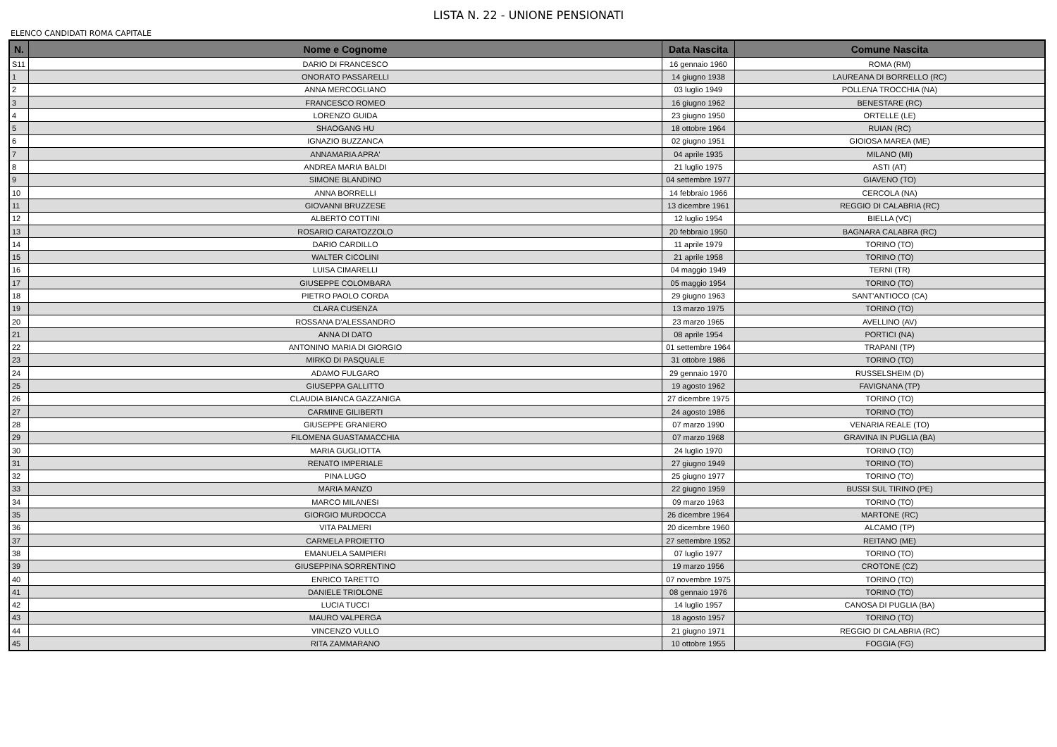LISTA N. 22 - UNIONE PENSIONATI
ELENCO CANDIDATI ROMA CAPITALE
| N. | Nome e Cognome | Data Nascita | Comune Nascita |
| --- | --- | --- | --- |
| S11 | DARIO DI FRANCESCO | 16 gennaio 1960 | ROMA (RM) |
| 1 | ONORATO PASSARELLI | 14 giugno 1938 | LAUREANA DI BORRELLO (RC) |
| 2 | ANNA MERCOGLIANO | 03 luglio 1949 | POLLENA TROCCHIA (NA) |
| 3 | FRANCESCO ROMEO | 16 giugno 1962 | BENESTARE (RC) |
| 4 | LORENZO GUIDA | 23 giugno 1950 | ORTELLE (LE) |
| 5 | SHAOGANG HU | 18 ottobre 1964 | RUIAN (RC) |
| 6 | IGNAZIO BUZZANCA | 02 giugno 1951 | GIOIOSA MAREA (ME) |
| 7 | ANNAMARIA APRA' | 04 aprile 1935 | MILANO (MI) |
| 8 | ANDREA MARIA BALDI | 21 luglio 1975 | ASTI (AT) |
| 9 | SIMONE BLANDINO | 04 settembre 1977 | GIAVENO (TO) |
| 10 | ANNA BORRELLI | 14 febbraio 1966 | CERCOLA (NA) |
| 11 | GIOVANNI BRUZZESE | 13 dicembre 1961 | REGGIO DI CALABRIA (RC) |
| 12 | ALBERTO COTTINI | 12 luglio 1954 | BIELLA (VC) |
| 13 | ROSARIO CARATOZZOLO | 20 febbraio 1950 | BAGNARA CALABRA (RC) |
| 14 | DARIO CARDILLO | 11 aprile 1979 | TORINO (TO) |
| 15 | WALTER CICOLINI | 21 aprile 1958 | TORINO (TO) |
| 16 | LUISA CIMARELLI | 04 maggio 1949 | TERNI (TR) |
| 17 | GIUSEPPE COLOMBARA | 05 maggio 1954 | TORINO (TO) |
| 18 | PIETRO PAOLO CORDA | 29 giugno 1963 | SANT'ANTIOCO (CA) |
| 19 | CLARA CUSENZA | 13 marzo 1975 | TORINO (TO) |
| 20 | ROSSANA D'ALESSANDRO | 23 marzo 1965 | AVELLINO (AV) |
| 21 | ANNA DI DATO | 08 aprile 1954 | PORTICI (NA) |
| 22 | ANTONINO MARIA DI GIORGIO | 01 settembre 1964 | TRAPANI (TP) |
| 23 | MIRKO DI PASQUALE | 31 ottobre 1986 | TORINO (TO) |
| 24 | ADAMO FULGARO | 29 gennaio 1970 | RUSSELSHEIM (D) |
| 25 | GIUSEPPA GALLITTO | 19 agosto 1962 | FAVIGNANA (TP) |
| 26 | CLAUDIA BIANCA GAZZANIGA | 27 dicembre 1975 | TORINO (TO) |
| 27 | CARMINE GILIBERTI | 24 agosto 1986 | TORINO (TO) |
| 28 | GIUSEPPE GRANIERO | 07 marzo 1990 | VENARIA REALE (TO) |
| 29 | FILOMENA GUASTAMACCHIA | 07 marzo 1968 | GRAVINA IN PUGLIA (BA) |
| 30 | MARIA GUGLIOTTA | 24 luglio 1970 | TORINO (TO) |
| 31 | RENATO IMPERIALE | 27 giugno 1949 | TORINO (TO) |
| 32 | PINA LUGO | 25 giugno 1977 | TORINO (TO) |
| 33 | MARIA MANZO | 22 giugno 1959 | BUSSI SUL TIRINO (PE) |
| 34 | MARCO MILANESI | 09 marzo 1963 | TORINO (TO) |
| 35 | GIORGIO MURDOCCA | 26 dicembre 1964 | MARTONE (RC) |
| 36 | VITA PALMERI | 20 dicembre 1960 | ALCAMO (TP) |
| 37 | CARMELA PROIETTO | 27 settembre 1952 | REITANO (ME) |
| 38 | EMANUELA SAMPIERI | 07 luglio 1977 | TORINO (TO) |
| 39 | GIUSEPPINA SORRENTINO | 19 marzo 1956 | CROTONE (CZ) |
| 40 | ENRICO TARETTO | 07 novembre 1975 | TORINO (TO) |
| 41 | DANIELE TRIOLONE | 08 gennaio 1976 | TORINO (TO) |
| 42 | LUCIA TUCCI | 14 luglio 1957 | CANOSA DI PUGLIA (BA) |
| 43 | MAURO VALPERGA | 18 agosto 1957 | TORINO (TO) |
| 44 | VINCENZO VULLO | 21 giugno 1971 | REGGIO DI CALABRIA (RC) |
| 45 | RITA ZAMMARANO | 10 ottobre 1955 | FOGGIA (FG) |